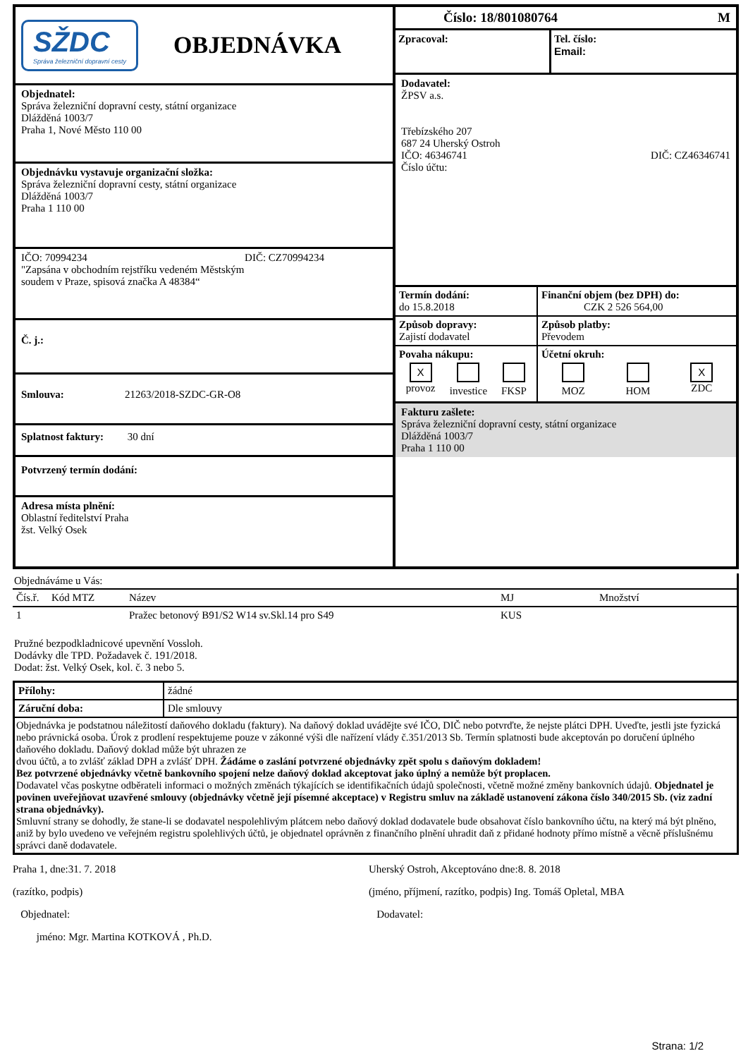SŽDC
Správa železniční dopravní cesty
OBJEDNÁVKA
Objednatel:
Správa železniční dopravní cesty, státní organizace
Dlážděná 1003/7
Praha 1, Nové Město 110 00
Objednávku vystavuje organizační složka:
Správa železniční dopravní cesty, státní organizace
Dlážděná 1003/7
Praha 1 110 00
IČO: 70994234 DIČ: CZ70994234
"Zapsána v obchodním rejstříku vedeném Městským
soudem v Praze, spisová značka A 48384“
Č. j.:
Smlouva: 21263/2018-SZDC-GR-O8
Splatnost faktury: 30 dní
Potvrzený termín dodání:
Adresa místa plnění:
Oblastní ředitelství Praha
žst. Velký Osek
Číslo: 18/801080764 M
Zpracoval: Tel. číslo:
Email:
Dodavatel:
ŽPSV a.s.
Třebízského 207
687 24 Uherský Ostroh
IČO: 46346741 DIČ: CZ46346741
Číslo účtu:
| Termín dodání: do 15.8.2018 | Finanční objem (bez DPH) do: CZK 2 526 564,00 |
| Způsob dopravy: Zajistí dodavatel | Způsob platby: Převodem |
| Povaha nákupu: / X provoz / investice / FKSP / | Účetní okruh: / MOZ / HOM / X ZDC / |
Fakturu zašlete:
Správa železniční dopravní cesty, státní organizace
Dlážděná 1003/7
Praha 1 110 00
Objednáváme u Vás:
| Čís.ř. | Kód MTZ | Název | MJ | Množství |
| 1 | | Pražec betonový B91/S2 W14 sv.Skl.14 pro S49 | KUS | |
Pružné bezpodkladnicové upevnění Vossloh.
Dodávky dle TPD. Požadavek č. 191/2018.
Dodat: žst. Velký Osek, kol. č. 3 nebo 5.
| Přílohy: | žádné |
| Záruční doba: | Dle smlouvy |
Objednávka je podstatnou náležitostí daňového dokladu (faktury). Na daňový doklad uvádějte své IČO, DIČ nebo potvrďte, že nejste plátci DPH. Uveďte, jestli jste fyzická nebo právnická osoba. Úrok z prodlení respektujeme pouze v zákonné výši dle nařízení vlády č.351/2013 Sb. Termín splatnosti bude akceptován po doručení úplného daňového dokladu. Daňový doklad může být uhrazen ze
dvou účtů, a to zvlášť základ DPH a zvlášť DPH. Žádáme o zaslání potvrzené objednávky zpět spolu s daňovým dokladem!
Bez potvrzené objednávky včetně bankovního spojení nelze daňový doklad akceptovat jako úplný a nemůže být proplacen.
Dodavatel včas poskytne odběrateli informaci o možných změnách týkajících se identifikačních údajů společnosti, včetně možné změny bankovních údajů. Objednatel je povinen uveřejňovat uzavřené smlouvy (objednávky včetně její písemné akceptace) v Registru smluv na základě ustanovení zákona číslo 340/2015 Sb. (viz zadní strana objednávky).
Smluvní strany se dohodly, že stane-li se dodavatel nespolehlivým plátcem nebo daňový doklad dodavatele bude obsahovat číslo bankovního účtu, na který má být plněno, aniž by bylo uvedeno ve veřejném registru spolehlivých účtů, je objednatel oprávněn z finančního plnění uhradit daň z přidané hodnoty přímo místně a věcně příslušnému správci daně dodavatele.
Praha 1, dne:31. 7. 2018
(razítko, podpis)
Objednatel:
jméno: Mgr. Martina KOTKOVÁ , Ph.D.
Uherský Ostroh, Akceptováno dne:8. 8. 2018
(jméno, příjmení, razítko, podpis) Ing. Tomáš Opletal, MBA
Dodavatel:
Strana: 1/2